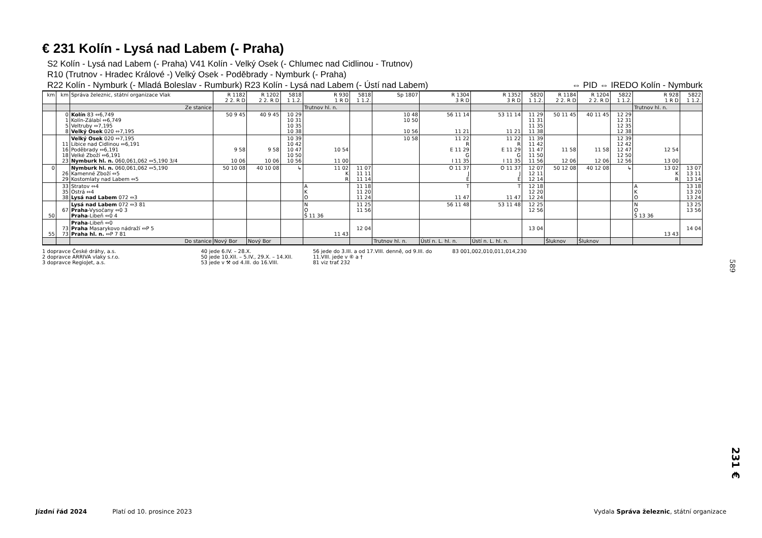€ 231 Kolín - Lysá nad Labem (- Praha)
S2 Kolín - Lysá nad Labem (- Praha) V41 Kolín - Velký Osek (- Chlumec nad Cidlinou - Trutnov)
R10 (Trutnov - Hradec Králové -) Velký Osek - Poděbrady - Nymburk (- Praha)
R22 Kolín - Nymburk (- Mladá Boleslav - Rumburk) R23 Kolín - Lysá nad Labem (- Ústí nad Labem) ⇔ PID ⇔ IREDO Kolín - Nymburk
| km | km | Správa železnic, státní organizace Vlak | R 1182 2 2. R D | R 1202 2 2. R D | 5818 1 1.2. | R 930 1 R D | 5818 1 1.2. | Sp 1807 | R 1304 3 R D | R 1352 3 R D | 5820 1 1.2. | R 1184 2 2. R D | R 1204 2 2. R D | 5822 1 1.2. | R 928 1 R D | 5822 1 1.2. |
| --- | --- | --- | --- | --- | --- | --- | --- | --- | --- | --- | --- | --- | --- | --- | --- | --- |
| | | Ze stanice | | | | Trutnov hl. n. | | | | | | | | | Trutnov hl. n. | |
| | 0 1 5 8 | Kolín 83 ⇔6,749 Kolín-Zálabí ⇔6,749 Veltruby ⇔7,195 Velký Osek 020 ⇔7,195 | 50 9 45 | 40 9 45 | 10 29 10 31 10 35 10 38 | | | 10 48 10 50 10 56 | 56 11 14 11 21 | 53 11 14 11 21 | 11 29 11 31 11 35 11 38 | 50 11 45 | 40 11 45 | 12 29 12 31 12 35 12 38 | | |
| | 11 16 18 23 | Velký Osek 020 ⇔7,195 Libice nad Cidlinou ⇔6,191 Poděbrady ⇔6,191 Velké Zboží ⇔6,191 Nymburk hl. n. 060,061,062 ⇔5,190 3/4 | 9 58 10 06 | 9 58 10 06 | 10 39 10 42 10 47 10 50 10 56 | 10 54 11 00 | | 10 58 | 11 22 R E 11 29 G I 11 35 | 11 22 R E 11 29 G I 11 35 | 11 39 11 42 11 47 11 50 11 56 | 11 58 12 06 | 11 58 12 06 | 12 39 12 42 12 47 12 50 12 56 | 12 54 13 00 | |
| 0 | 26 29 | Nymburk hl. n. 060,061,062 ⇔5,190 Kamenné Zboží ⇔5 Kostomlaty nad Labem ⇔5 | 50 10 08 | 40 10 08 | ↳ | 11 02 K R | 11 07 11 11 11 14 | | O 11 37 J E | O 11 37 J E | 12 07 12 11 12 14 | 50 12 08 | 40 12 08 | ↳ | 13 02 K R | 13 07 13 11 13 14 |
| | 33 35 38 | Stratov ⇔4 Ostrá ⇔4 Lysá nad Labem 072 ⇔3 | | | | A K O | 11 18 11 20 11 24 | | T 11 47 | T 11 47 | 12 18 12 20 12 24 | | | | A K O | 13 18 13 20 13 24 |
| 50 | 67 | Lysá nad Labem 072 ⇔3 81 Praha -Vysočany ⇔0 3 Praha -Libeň ⇔0 4 | | | | N O Š 11 36 | 11 25 11 56 | | 56 11 48 | 53 11 48 | 12 25 12 56 | | | | N O Š 13 36 | 13 25 13 56 |
| 55 | 73 73 | Praha -Libeň ⇔0 Praha Masarykovo nádraží ⇔P 5 Praha hl. n. ⇔P 7 81 | | | | 11 43 | 12 04 | | | | 13 04 | | | | 13 43 | 14 04 |
| | | Do stanice | Nový Bor | Nový Bor | | | | Trutnov hl. n. | Ústí n. L. hl. n. | Ústí n. L. hl. n. | | Šluknov | Šluknov | | | |
1 dopravce České dráhy, a.s.
2 dopravce ARRIVA vlaky s.r.o.
3 dopravce RegioJet, a.s.
40 jede 6.IV. – 28.X.
50 jede 10.XII. – 5.IV., 29.X. – 14.XII.
53 jede v ⚒ od 4.III. do 16.VIII.
56 jede do 3.III. a od 17.VIII. denně, od 9.III. do
11.VIII. jede v ⑥ a †
81 viz trať 232
83 001,002,010,011,014,230
589
231 €
Jízdní řád 2024 Platí od 10. prosince 2023 Vydala Správa železnic, státní organizace